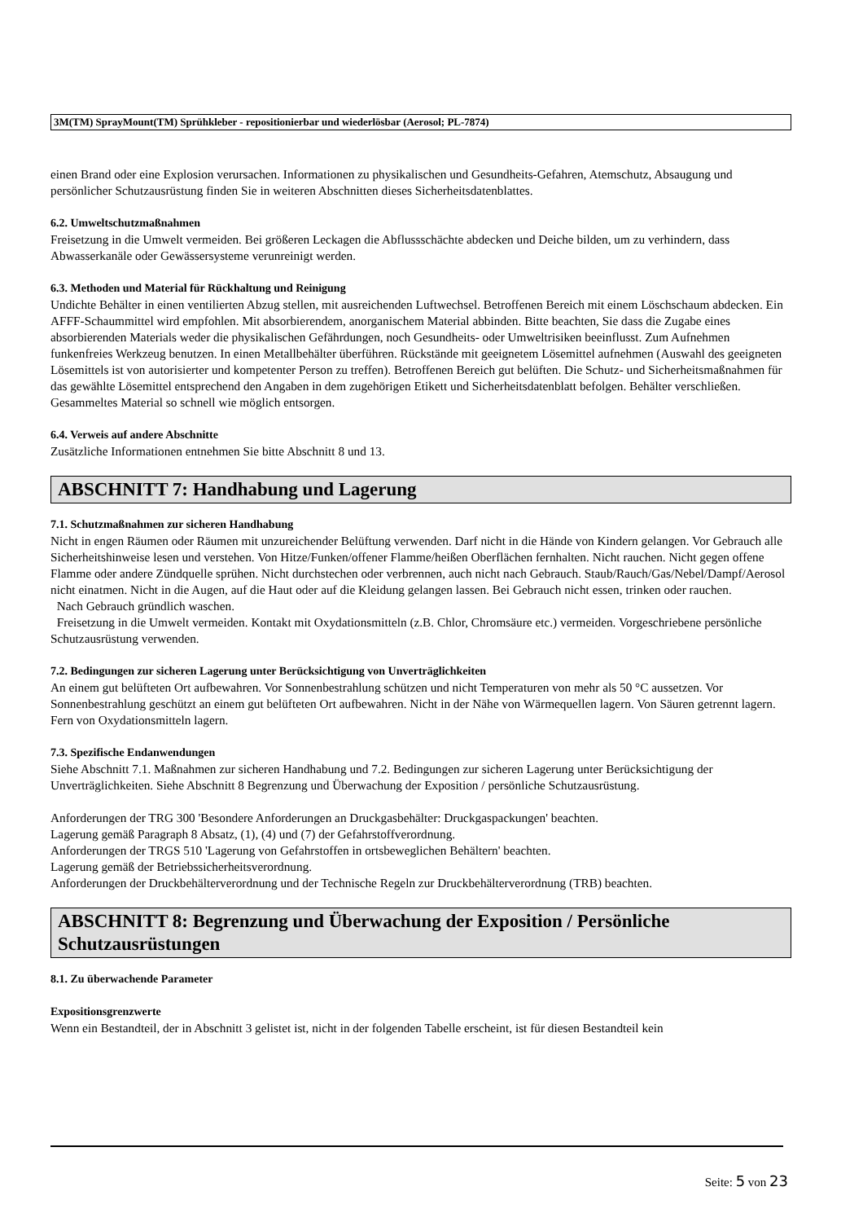3M(TM) SprayMount(TM) Sprühkleber - repositionierbar und wiederlösbar (Aerosol; PL-7874)
einen Brand oder eine Explosion verursachen. Informationen zu physikalischen und Gesundheits-Gefahren, Atemschutz, Absaugung und persönlicher Schutzausrüstung finden Sie in weiteren Abschnitten dieses Sicherheitsdatenblattes.
6.2. Umweltschutzmaßnahmen
Freisetzung in die Umwelt vermeiden. Bei größeren Leckagen die Abflussschächte abdecken und Deiche bilden, um zu verhindern, dass Abwasserkanäle oder Gewässersysteme verunreinigt werden.
6.3. Methoden und Material für Rückhaltung und Reinigung
Undichte Behälter in einen ventilierten Abzug stellen, mit ausreichenden Luftwechsel. Betroffenen Bereich mit einem Löschschaum abdecken. Ein AFFF-Schaummittel wird empfohlen. Mit absorbierendem, anorganischem Material abbinden. Bitte beachten, Sie dass die Zugabe eines absorbierenden Materials weder die physikalischen Gefährdungen, noch Gesundheits- oder Umweltrisiken beeinflusst. Zum Aufnehmen funkenfreies Werkzeug benutzen. In einen Metallbehälter überführen. Rückstände mit geeignetem Lösemittel aufnehmen (Auswahl des geeigneten Lösemittels ist von autorisierter und kompetenter Person zu treffen). Betroffenen Bereich gut belüften. Die Schutz- und Sicherheitsmaßnahmen für das gewählte Lösemittel entsprechend den Angaben in dem zugehörigen Etikett und Sicherheitsdatenblatt befolgen. Behälter verschließen. Gesammeltes Material so schnell wie möglich entsorgen.
6.4. Verweis auf andere Abschnitte
Zusätzliche Informationen entnehmen Sie bitte Abschnitt 8 und 13.
ABSCHNITT 7: Handhabung und Lagerung
7.1. Schutzmaßnahmen zur sicheren Handhabung
Nicht in engen Räumen oder Räumen mit unzureichender Belüftung verwenden. Darf nicht in die Hände von Kindern gelangen. Vor Gebrauch alle Sicherheitshinweise lesen und verstehen. Von Hitze/Funken/offener Flamme/heißen Oberflächen fernhalten. Nicht rauchen. Nicht gegen offene Flamme oder andere Zündquelle sprühen. Nicht durchstechen oder verbrennen, auch nicht nach Gebrauch. Staub/Rauch/Gas/Nebel/Dampf/Aerosol nicht einatmen. Nicht in die Augen, auf die Haut oder auf die Kleidung gelangen lassen. Bei Gebrauch nicht essen, trinken oder rauchen.
Nach Gebrauch gründlich waschen.
Freisetzung in die Umwelt vermeiden. Kontakt mit Oxydationsmitteln (z.B. Chlor, Chromsäure etc.) vermeiden. Vorgeschriebene persönliche Schutzausrüstung verwenden.
7.2. Bedingungen zur sicheren Lagerung unter Berücksichtigung von Unverträglichkeiten
An einem gut belüfteten Ort aufbewahren. Vor Sonnenbestrahlung schützen und nicht Temperaturen von mehr als 50 °C aussetzen. Vor Sonnenbestrahlung geschützt an einem gut belüfteten Ort aufbewahren. Nicht in der Nähe von Wärmequellen lagern. Von Säuren getrennt lagern. Fern von Oxydationsmitteln lagern.
7.3. Spezifische Endanwendungen
Siehe Abschnitt 7.1. Maßnahmen zur sicheren Handhabung und 7.2. Bedingungen zur sicheren Lagerung unter Berücksichtigung der Unverträglichkeiten. Siehe Abschnitt 8 Begrenzung und Überwachung der Exposition / persönliche Schutzausrüstung.
Anforderungen der TRG 300 'Besondere Anforderungen an Druckgasbehälter: Druckgaspackungen' beachten.
Lagerung gemäß Paragraph 8 Absatz, (1), (4) und (7) der Gefahrstoffverordnung.
Anforderungen der TRGS 510 'Lagerung von Gefahrstoffen in ortsbeweglichen Behältern' beachten.
Lagerung gemäß der Betriebssicherheitsverordnung.
Anforderungen der Druckbehälterverordnung und der Technische Regeln zur Druckbehälterverordnung (TRB) beachten.
ABSCHNITT 8: Begrenzung und Überwachung der Exposition / Persönliche Schutzausrüstungen
8.1. Zu überwachende Parameter
Expositionsgrenzwerte
Wenn ein Bestandteil, der in Abschnitt 3 gelistet ist, nicht in der folgenden Tabelle erscheint, ist für diesen Bestandteil kein
Seite: 5 von 23